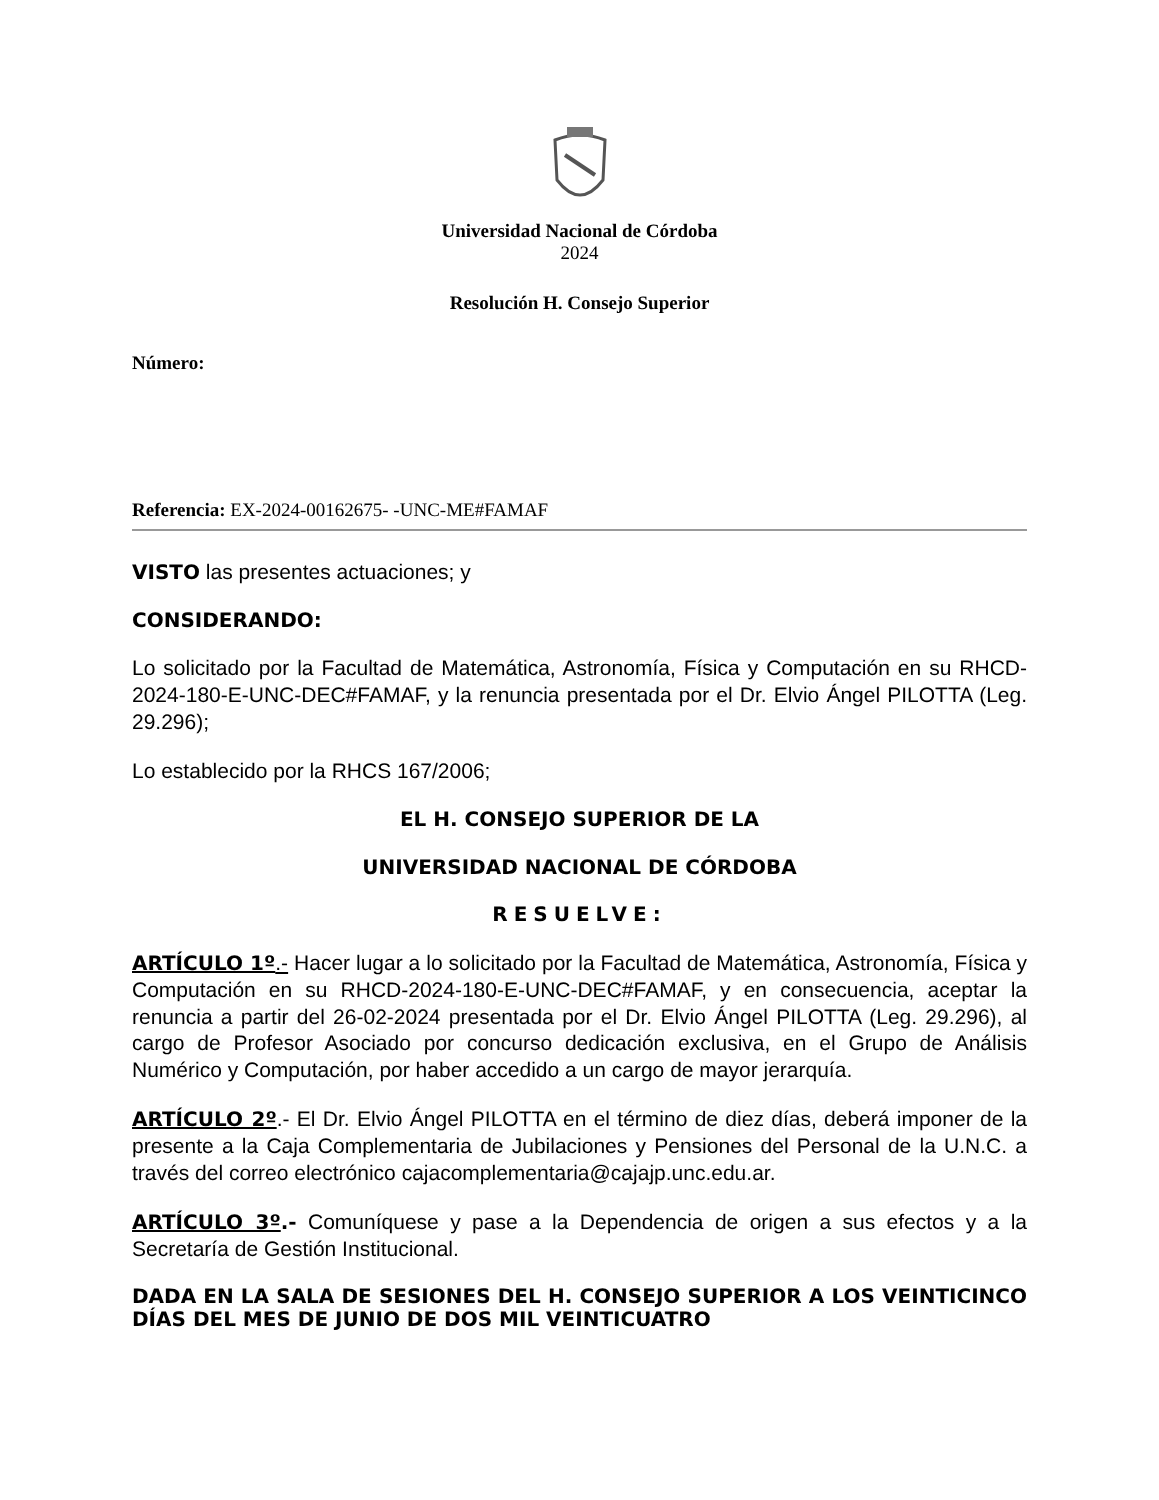Universidad Nacional de Córdoba
2024
Resolución H. Consejo Superior
Número:
Referencia: EX-2024-00162675- -UNC-ME#FAMAF
VISTO las presentes actuaciones; y
CONSIDERANDO:
Lo solicitado por la Facultad de Matemática, Astronomía, Física y Computación en su RHCD-2024-180-E-UNC-DEC#FAMAF, y la renuncia presentada por el Dr. Elvio Ángel PILOTTA (Leg. 29.296);
Lo establecido por la RHCS 167/2006;
EL H. CONSEJO SUPERIOR DE LA
UNIVERSIDAD NACIONAL DE CÓRDOBA
RESUELVE:
ARTÍCULO 1º.- Hacer lugar a lo solicitado por la Facultad de Matemática, Astronomía, Física y Computación en su RHCD-2024-180-E-UNC-DEC#FAMAF, y en consecuencia, aceptar la renuncia a partir del 26-02-2024 presentada por el Dr. Elvio Ángel PILOTTA (Leg. 29.296), al cargo de Profesor Asociado por concurso dedicación exclusiva, en el Grupo de Análisis Numérico y Computación, por haber accedido a un cargo de mayor jerarquía.
ARTÍCULO 2º.- El Dr. Elvio Ángel PILOTTA en el término de diez días, deberá imponer de la presente a la Caja Complementaria de Jubilaciones y Pensiones del Personal de la U.N.C. a través del correo electrónico cajacomplementaria@cajajp.unc.edu.ar.
ARTÍCULO 3º.- Comuníquese y pase a la Dependencia de origen a sus efectos y a la Secretaría de Gestión Institucional.
DADA EN LA SALA DE SESIONES DEL H. CONSEJO SUPERIOR A LOS VEINTICINCO DÍAS DEL MES DE JUNIO DE DOS MIL VEINTICUATRO